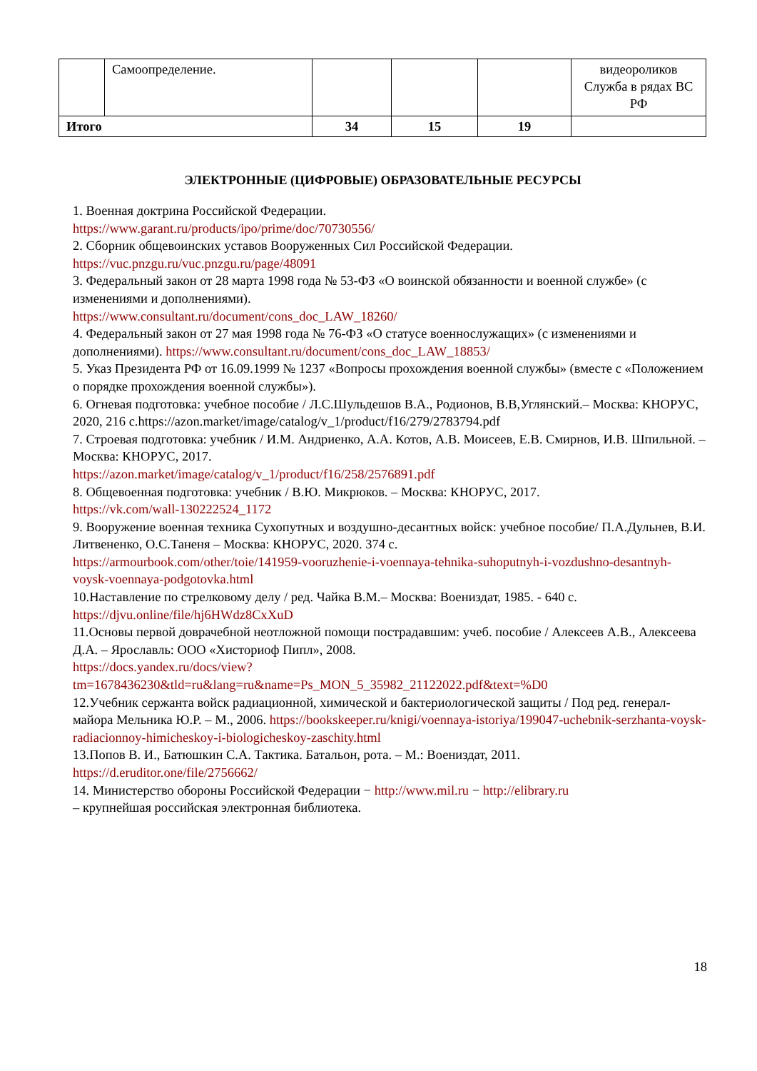| | Самоопределение. | | | | видеороликов Служба в рядах ВС РФ |
| Итого | | 34 | 15 | 19 | |
ЭЛЕКТРОННЫЕ (ЦИФРОВЫЕ) ОБРАЗОВАТЕЛЬНЫЕ РЕСУРСЫ
1. Военная доктрина Российской Федерации.
https://www.garant.ru/products/ipo/prime/doc/70730556/
2. Сборник общевоинских уставов Вооруженных Сил Российской Федерации.
https://vuc.pnzgu.ru/vuc.pnzgu.ru/page/48091
3. Федеральный закон от 28 марта 1998 года № 53-ФЗ «О воинской обязанности и военной службе» (с изменениями и дополнениями).
https://www.consultant.ru/document/cons_doc_LAW_18260/
4. Федеральный закон от 27 мая 1998 года № 76-ФЗ «О статусе военнослужащих» (с изменениями и дополнениями). https://www.consultant.ru/document/cons_doc_LAW_18853/
5. Указ Президента РФ от 16.09.1999 № 1237 «Вопросы прохождения военной службы» (вместе с «Положением о порядке прохождения военной службы»).
6. Огневая подготовка: учебное пособие / Л.С.Шульдешов В.А., Родионов, В.В,Углянский.– Москва: КНОРУС, 2020, 216 с.https://azon.market/image/catalog/v_1/product/f16/279/2783794.pdf
7. Строевая подготовка: учебник / И.М. Андриенко, А.А. Котов, А.В. Моисеев, Е.В. Смирнов, И.В. Шпильной. – Москва: КНОРУС, 2017.
https://azon.market/image/catalog/v_1/product/f16/258/2576891.pdf
8. Общевоенная подготовка: учебник / В.Ю. Микрюков. – Москва: КНОРУС, 2017.
https://vk.com/wall-130222524_1172
9. Вооружение военная техника Сухопутных и воздушно-десантных войск: учебное пособие/ П.А.Дульнев, В.И. Литвененко, О.С.Таненя – Москва: КНОРУС, 2020. 374 с.
https://armourbook.com/other/toie/141959-vooruzhenie-i-voennaya-tehnika-suhoputnyh-i-vozdushno-desantnyh-voysk-voennaya-podgotovka.html
10.Наставление по стрелковому делу / ред. Чайка В.М.– Москва: Воениздат, 1985. - 640 с.
https://djvu.online/file/hj6HWdz8CxXuD
11.Основы первой доврачебной неотложной помощи пострадавшим: учеб. пособие / Алексеев А.В., Алексеева Д.А. – Ярославль: ООО «Хисториоф Пипл», 2008.
https://docs.yandex.ru/docs/view?tm=1678436230&tld=ru&lang=ru&name=Ps_MON_5_35982_21122022.pdf&text=%D0
12.Учебник сержанта войск радиационной, химической и бактериологической защиты / Под ред. генерал-майора Мельника Ю.Р. – М., 2006. https://bookskeeper.ru/knigi/voennaya-istoriya/199047-uchebnik-serzhanta-voysk-radiacionnoy-himicheskoy-i-biologicheskoy-zaschity.html
13.Попов В. И., Батюшкин С.А. Тактика. Батальон, рота. – М.: Воениздат, 2011.
https://d.eruditor.one/file/2756662/
14. Министерство обороны Российской Федерации − http://www.mil.ru − http://elibrary.ru
– крупнейшая российская электронная библиотека.
18